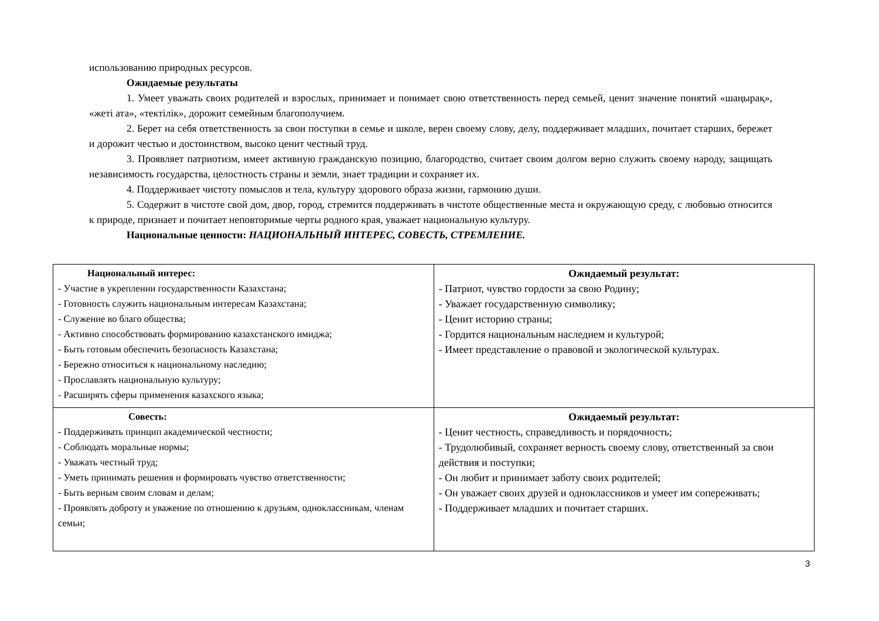использованию природных ресурсов.
Ожидаемые результаты
1. Умеет уважать своих родителей и взрослых, принимает и понимает свою ответственность перед семьей, ценит значение понятий «шаңырақ», «жеті ата», «тектілік», дорожит семейным благополучием.
2. Берет на себя ответственность за свои поступки в семье и школе, верен своему слову, делу, поддерживает младших, почитает старших, бережет и дорожит честью и достоинством, высоко ценит честный труд.
3. Проявляет патриотизм, имеет активную гражданскую позицию, благородство, считает своим долгом верно служить своему народу, защищать независимость государства, целостность страны и земли, знает традиции и сохраняет их.
4. Поддерживает чистоту помыслов и тела, культуру здорового образа жизни, гармонию души.
5. Содержит в чистоте свой дом, двор, город, стремится поддерживать в чистоте общественные места и окружающую среду, с любовью относится к природе, признает и почитает неповторимые черты родного края, уважает национальную культуру.
Национальные ценности: НАЦИОНАЛЬНЫЙ ИНТЕРЕС, СОВЕСТЬ, СТРЕМЛЕНИЕ.
| Национальный интерес: - Участие в укреплении государственности Казахстана; - Готовность служить национальным интересам Казахстана; - Служение во благо общества; - Активно способствовать формированию казахстанского имиджа; - Быть готовым обеспечить безопасность Казахстана; - Бережно относиться к национальному наследию; - Прославлять национальную культуру; - Расширять сферы применения казахского языка; | Ожидаемый результат: - Патриот, чувство гордости за свою Родину; - Уважает государственную символику; - Ценит историю страны; - Гордится национальным наследием и культурой; - Имеет представление о правовой и экологической культурах. |
| Совесть: - Поддерживать принцип академической честности; - Соблюдать моральные нормы; - Уважать честный труд; - Уметь принимать решения и формировать чувство ответственности; - Быть верным своим словам и делам; - Проявлять доброту и уважение по отношению к друзьям, одноклассникам, членам семьи; | Ожидаемый результат: - Ценит честность, справедливость и порядочность; - Трудолюбивый, сохраняет верность своему слову, ответственный за свои действия и поступки; - Он любит и принимает заботу своих родителей; - Он уважает своих друзей и одноклассников и умеет им сопереживать; - Поддерживает младших и почитает старших. |
3